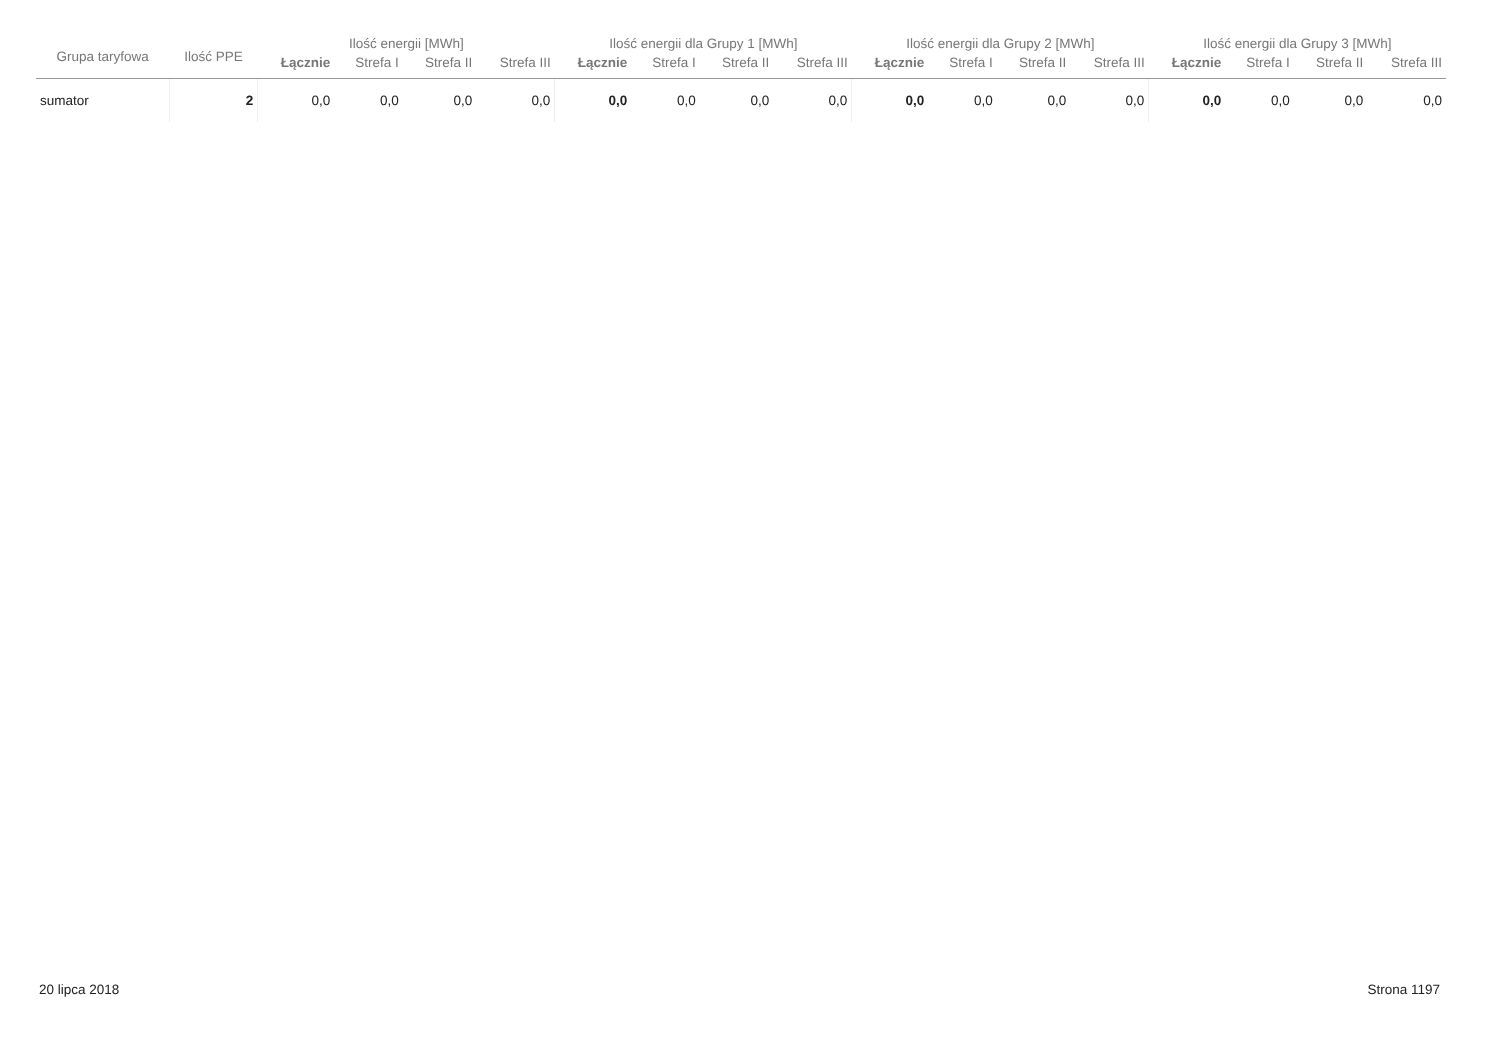| Grupa taryfowa | Ilość PPE | Ilość energii [MWh] | | | | Ilość energii dla Grupy 1 [MWh] | | | | Ilość energii dla Grupy 2 [MWh] | | | | Ilość energii dla Grupy 3 [MWh] | | | |
| --- | --- | --- | --- | --- | --- | --- | --- | --- | --- | --- | --- | --- | --- | --- | --- | --- | --- |
| | | Łącznie | Strefa I | Strefa II | Strefa III | Łącznie | Strefa I | Strefa II | Strefa III | Łącznie | Strefa I | Strefa II | Strefa III | Łącznie | Strefa I | Strefa II | Strefa III |
| sumator | 2 | 0,0 | 0,0 | 0,0 | 0,0 | 0,0 | 0,0 | 0,0 | 0,0 | 0,0 | 0,0 | 0,0 | 0,0 | 0,0 | 0,0 | 0,0 | 0,0 |
20 lipca 2018 Strona 1197